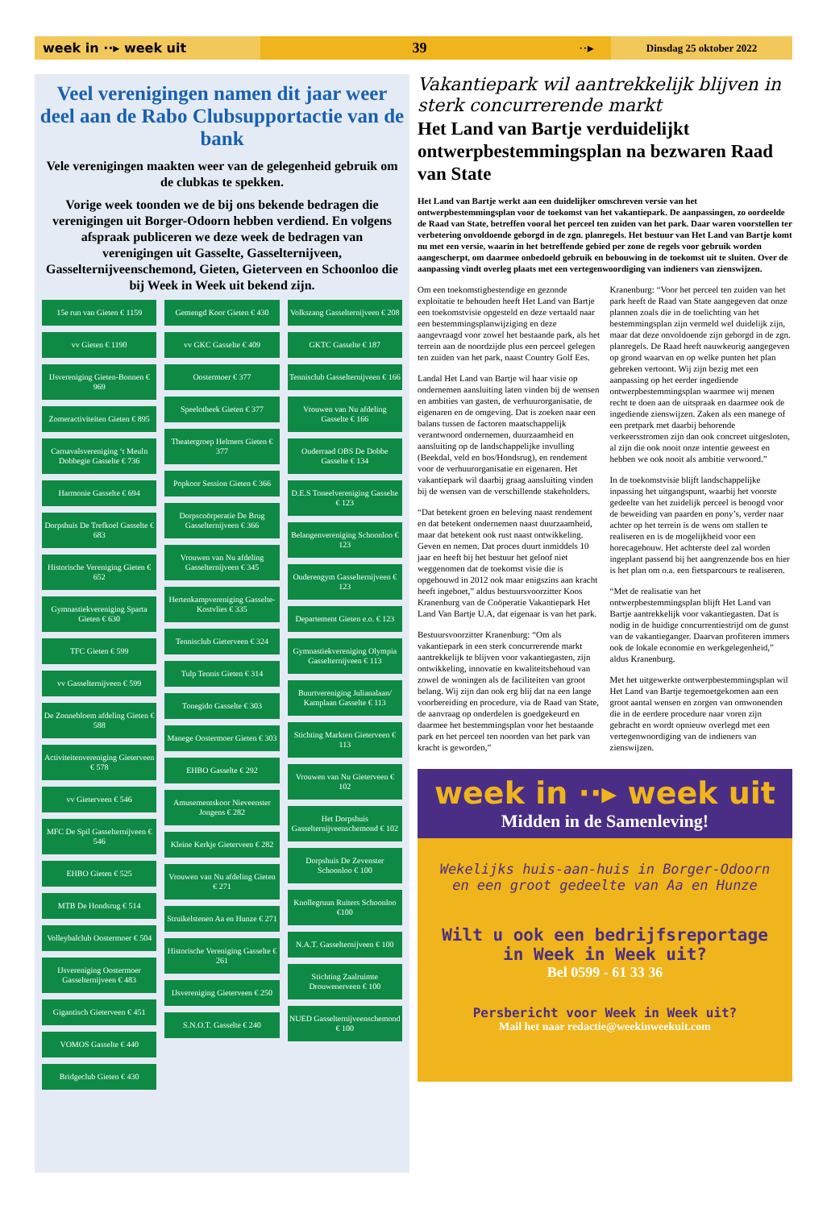week in ··▸ week uit
39 ··▸
Dinsdag 25 oktober 2022
Veel verenigingen namen dit jaar weer deel aan de Rabo Clubsupportactie van de bank
Vele verenigingen maakten weer van de gelegenheid gebruik om de clubkas te spekken.
Vorige week toonden we de bij ons bekende bedragen die verenigingen uit Borger-Odoorn hebben verdiend. En volgens afspraak publiceren we deze week de bedragen van verenigingen uit Gasselte, Gasselternijveen, Gasselternijveenschemond, Gieten, Gieterveen en Schoonloo die bij Week in Week uit bekend zijn.
15e run van Gieten € 1159
vv Gieten € 1190
IJsvereniging Gieten-Bonnen € 969
Zomeractiviteiten Gieten € 895
Carnavalsvereniging ‘t Meuln Dobbegie Gasselte € 736
Harmonie Gasselte € 694
Dorpshuis De Trefkoel Gasselte € 683
Historische Vereniging Gieten € 652
Gymnastiekvereniging Sparta Gieten € 630
TFC Gieten € 599
vv Gasselternijveen € 599
De Zonnebloem afdeling Gieten € 588
Activiteitenvereniging Gieterveen € 578
vv Gieterveen € 546
MFC De Spil Gasselternijveen € 546
EHBO Gieten € 525
MTB De Hondsrug € 514
Volleybalclub Oostermoer € 504
IJsvereniging Oostermoer Gasselternijveen € 483
Gigantisch Gieterveen € 451
VOMOS Gasselte € 440
Bridgeclub Gieten € 430
Gemengd Koor Gieten € 430
vv GKC Gasselte € 409
Oostermoer € 377
Speelotheek Gieten € 377
Theatergroep Helmers Gieten € 377
Popkoor Session Gieten € 366
Dorpscoörperatie De Brug Gasselternijveen € 366
Vrouwen van Nu afdeling Gasselternijveen € 345
Hertenkampvereniging Gasselte-Kostvlies € 335
Tennisclub Gieterveen € 324
Tulp Tennis Gieten € 314
Tonegido Gasselte € 303
Manege Oostermoer Gieten € 303
EHBO Gasselte € 292
Amusementskoor Nieveenster Jongens € 282
Kleine Kerkje Gieterveen € 282
Vrouwen van Nu afdeling Gieten € 271
Struikelstenen Aa en Hunze € 271
Historische Vereniging Gasselte € 261
IJsvereniging Gieterveen € 250
S.N.O.T. Gasselte € 240
Volkszang Gasselternijveen € 208
GKTC Gasselte € 187
Tennisclub Gasselternijveen € 166
Vrouwen van Nu afdeling Gasselte € 166
Ouderraad OBS De Dobbe Gasselte € 134
D.E.S Toneelvereniging Gasselte € 123
Belangenvereniging Schoonloo € 123
Ouderengym Gasselternijveen € 123
Departement Gieten e.o. € 123
Gymnastiekvereniging Olympia Gasselternijveen € 113
Buurtvereniging Julianalaan/ Kamplaan Gasselte € 113
Stichting Markten Gieterveen € 113
Vrouwen van Nu Gieterveen € 102
Het Dorpshuis Gasselternijveenschemond € 102
Dorpshuis De Zevenster Schoonloo € 100
Knollegruun Ruiters Schoonloo €100
N.A.T. Gasselternijveen € 100
Stichting Zaalruimte Drouwenerveen € 100
NUED Gasselternijveenschemond € 100
Vakantiepark wil aantrekkelijk blijven in sterk concurrerende markt
Het Land van Bartje verduidelijkt ontwerpbestemmingsplan na bezwaren Raad van State
Het Land van Bartje werkt aan een duidelijker omschreven versie van het ontwerpbestemmingsplan voor de toekomst van het vakantiepark. De aanpassingen, zo oordeelde de Raad van State, betreffen vooral het perceel ten zuiden van het park. Daar waren voorstellen ter verbetering onvoldoende geborgd in de zgn. planregels. Het bestuur van Het Land van Bartje komt nu met een versie, waarin in het betreffende gebied per zone de regels voor gebruik worden aangescherpt, om daarmee onbedoeld gebruik en bebouwing in de toekomst uit te sluiten. Over de aanpassing vindt overleg plaats met een vertegenwoordiging van indieners van zienswijzen.
Om een toekomstigbestendige en gezonde exploitatie te behouden heeft Het Land van Bartje een toekomstvisie opgesteld en deze vertaald naar een bestemmingsplanwijziging en deze aangevraagd voor zowel het bestaande park, als het terrein aan de noordzijde plus een perceel gelegen ten zuiden van het park, naast Country Golf Ees.
Landal Het Land van Bartje wil haar visie op ondernemen aansluiting laten vinden bij de wensen en ambities van gasten, de verhuurorganisatie, de eigenaren en de omgeving. Dat is zoeken naar een balans tussen de factoren maatschappelijk verantwoord ondernemen, duurzaamheid en aansluiting op de landschappelijke invulling (Beekdal, veld en bos/Hondsrug), en rendement voor de verhuurorganisatie en eigenaren. Het vakantiepark wil daarbij graag aansluiting vinden bij de wensen van de verschillende stakeholders.
“Dat betekent groen en beleving naast rendement en dat betekent ondernemen naast duurzaamheid, maar dat betekent ook rust naast ontwikkeling. Geven en nemen. Dat proces duurt inmiddels 10 jaar en heeft bij het bestuur het geloof niet weggenomen dat de toekomst visie die is opgebouwd in 2012 ook maar enigszins aan kracht heeft ingeboet,” aldus bestuursvoorzitter Koos Kranenburg van de Coöperatie Vakantiepark Het Land Van Bartje U.A, dat eigenaar is van het park.
Bestuursvoorzitter Kranenburg: “Om als vakantiepark in een sterk concurrerende markt aantrekkelijk te blijven voor vakantiegasten, zijn ontwikkeling, innovatie en kwaliteitsbehoud van zowel de woningen als de faciliteiten van groot belang. Wij zijn dan ook erg blij dat na een lange voorbereiding en procedure, via de Raad van State, de aanvraag op onderdelen is goedgekeurd en daarmee het bestemmingsplan voor het bestaande park en het perceel ten noorden van het park van kracht is geworden,”
Kranenburg: “Voor het perceel ten zuiden van het park heeft de Raad van State aangegeven dat onze plannen zoals die in de toelichting van het bestemmingsplan zijn vermeld wel duidelijk zijn, maar dat deze onvoldoende zijn geborgd in de zgn. planregels. De Raad heeft nauwkeurig aangegeven op grond waarvan en op welke punten het plan gebreken vertoont. Wij zijn bezig met een aanpassing op het eerder ingediende ontwerpbestemmingsplan waarmee wij menen recht te doen aan de uitspraak en daarmee ook de ingediende zienswijzen. Zaken als een manege of een pretpark met daarbij behorende verkeersstromen zijn dan ook concreet uitgesloten, al zijn die ook nooit onze intentie geweest en hebben we ook nooit als ambitie verwoord.”
In de toekomstvisie blijft landschappelijke inpassing het uitgangspunt, waarbij het voorste gedeelte van het zuidelijk perceel is beoogd voor de beweiding van paarden en pony’s, verder naar achter op het terrein is de wens om stallen te realiseren en is de mogelijkheid voor een horecagebouw. Het achterste deel zal worden ingeplant passend bij het aangrenzende bos en hier is het plan om o.a. een fietsparcours te realiseren.
“Met de realisatie van het ontwerpbestemmingsplan blijft Het Land van Bartje aantrekkelijk voor vakantiegasten. Dat is nodig in de huidige concurrentiestrijd om de gunst van de vakantieganger. Daarvan profiteren immers ook de lokale economie en werkgelegenheid,” aldus Kranenburg.
Met het uitgewerkte ontwerpbestemmingsplan wil Het Land van Bartje tegemoetgekomen aan een groot aantal wensen en zorgen van omwonenden die in de eerdere procedure naar voren zijn gebracht en wordt opnieuw overlegd met een vertegenwoordiging van de indieners van zienswijzen.
week in ··▸ week uit
Midden in de Samenleving!
Wekelijks huis-aan-huis in Borger-Odoorn
en een groot gedeelte van Aa en Hunze
Wilt u ook een bedrijfsreportage
in Week in Week uit?
Bel 0599 - 61 33 36
Persbericht voor Week in Week uit?
Mail het naar redactie@weekinweekuit.com